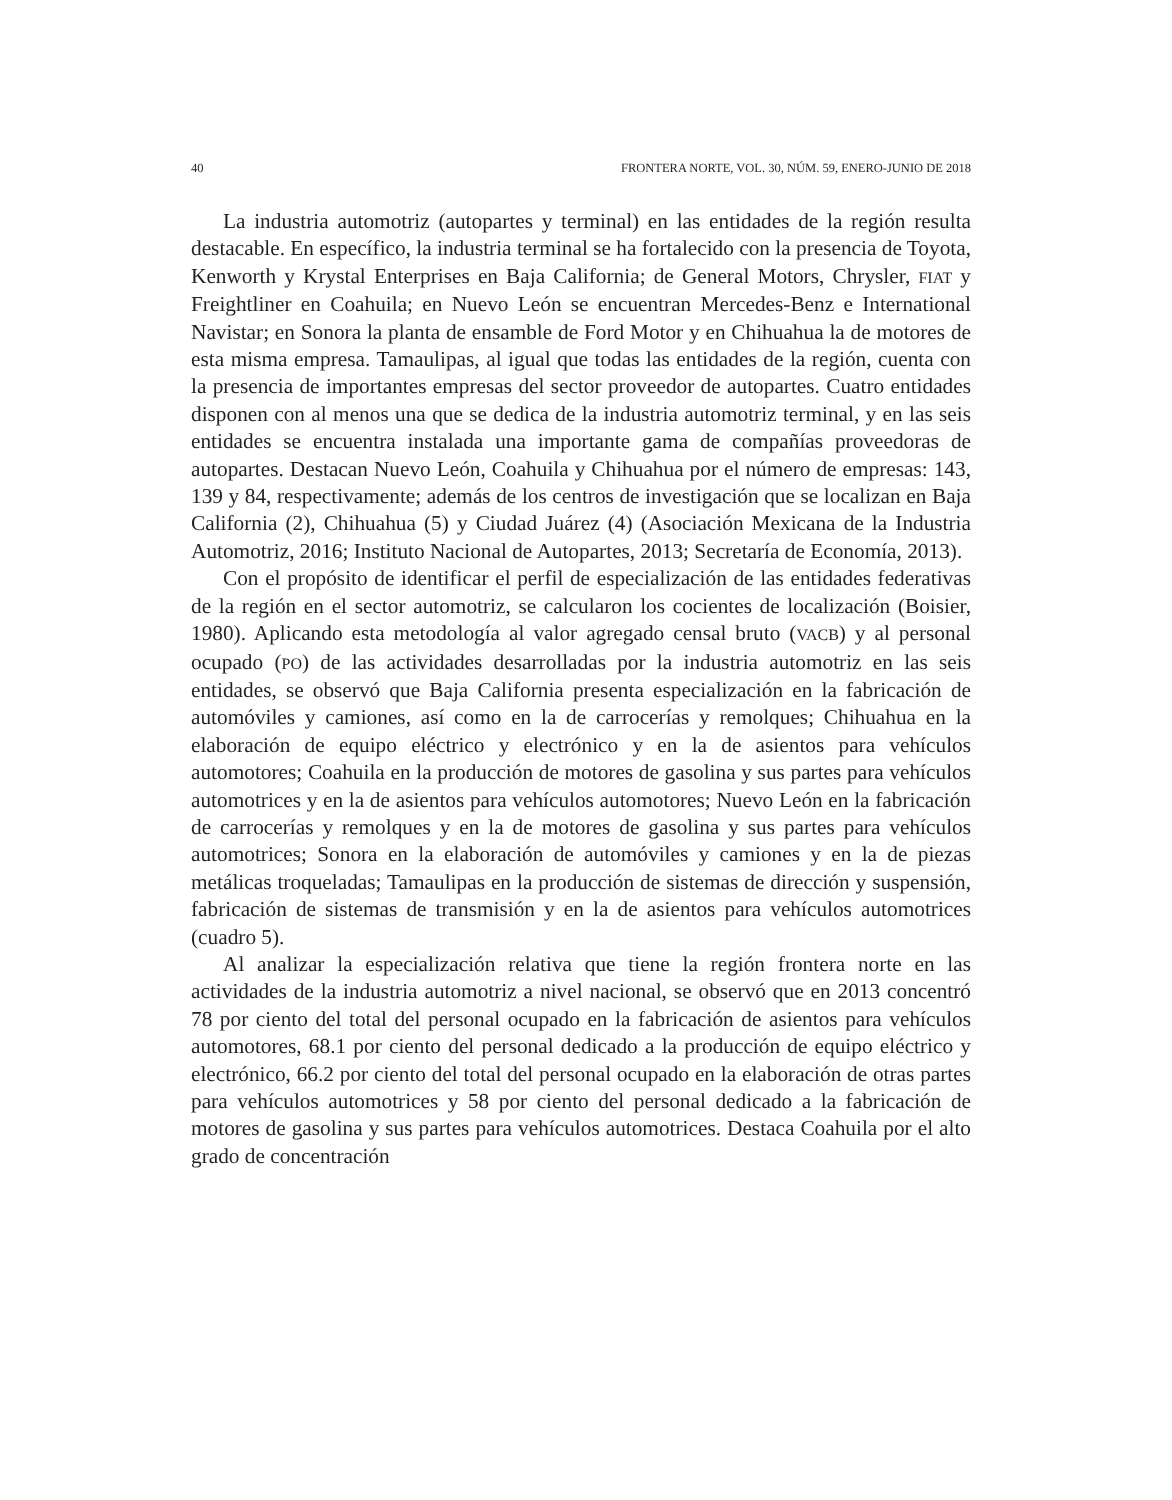40 FRONTERA NORTE, VOL. 30, NÚM. 59, ENERO-JUNIO DE 2018
La industria automotriz (autopartes y terminal) en las entidades de la región resulta destacable. En específico, la industria terminal se ha fortalecido con la presencia de Toyota, Kenworth y Krystal Enterprises en Baja California; de General Motors, Chrysler, FIAT y Freightliner en Coahuila; en Nuevo León se encuentran Mercedes-Benz e International Navistar; en Sonora la planta de ensamble de Ford Motor y en Chihuahua la de motores de esta misma empresa. Tamaulipas, al igual que todas las entidades de la región, cuenta con la presencia de importantes empresas del sector proveedor de autopartes. Cuatro entidades disponen con al menos una que se dedica de la industria automotriz terminal, y en las seis entidades se encuentra instalada una importante gama de compañías proveedoras de autopartes. Destacan Nuevo León, Coahuila y Chihuahua por el número de empresas: 143, 139 y 84, respectivamente; además de los centros de investigación que se localizan en Baja California (2), Chihuahua (5) y Ciudad Juárez (4) (Asociación Mexicana de la Industria Automotriz, 2016; Instituto Nacional de Autopartes, 2013; Secretaría de Economía, 2013).
Con el propósito de identificar el perfil de especialización de las entidades federativas de la región en el sector automotriz, se calcularon los cocientes de localización (Boisier, 1980). Aplicando esta metodología al valor agregado censal bruto (VACB) y al personal ocupado (PO) de las actividades desarrolladas por la industria automotriz en las seis entidades, se observó que Baja California presenta especialización en la fabricación de automóviles y camiones, así como en la de carrocerías y remolques; Chihuahua en la elaboración de equipo eléctrico y electrónico y en la de asientos para vehículos automotores; Coahuila en la producción de motores de gasolina y sus partes para vehículos automotrices y en la de asientos para vehículos automotores; Nuevo León en la fabricación de carrocerías y remolques y en la de motores de gasolina y sus partes para vehículos automotrices; Sonora en la elaboración de automóviles y camiones y en la de piezas metálicas troqueladas; Tamaulipas en la producción de sistemas de dirección y suspensión, fabricación de sistemas de transmisión y en la de asientos para vehículos automotrices (cuadro 5).
Al analizar la especialización relativa que tiene la región frontera norte en las actividades de la industria automotriz a nivel nacional, se observó que en 2013 concentró 78 por ciento del total del personal ocupado en la fabricación de asientos para vehículos automotores, 68.1 por ciento del personal dedicado a la producción de equipo eléctrico y electrónico, 66.2 por ciento del total del personal ocupado en la elaboración de otras partes para vehículos automotrices y 58 por ciento del personal dedicado a la fabricación de motores de gasolina y sus partes para vehículos automotrices. Destaca Coahuila por el alto grado de concentración